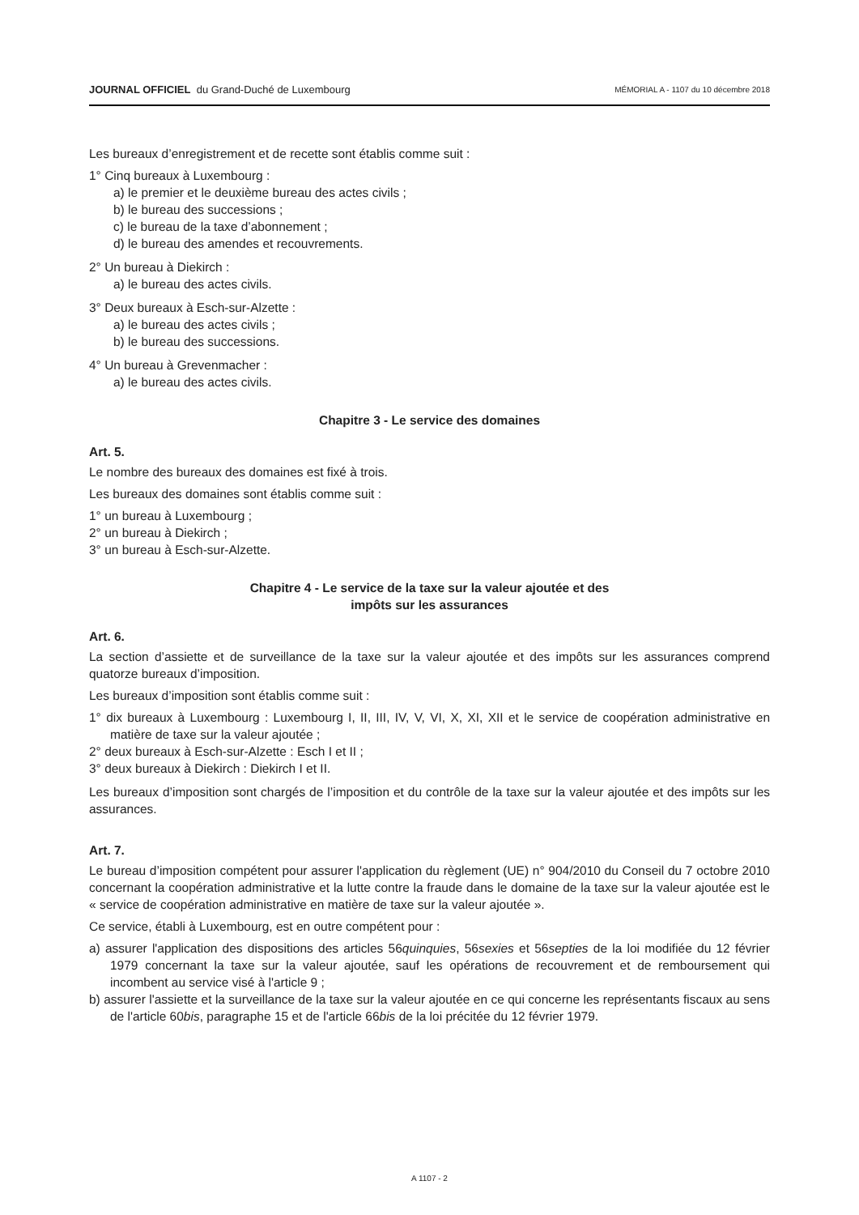JOURNAL OFFICIEL du Grand-Duché de Luxembourg
MÉMORIAL A - 1107 du 10 décembre 2018
Les bureaux d’enregistrement et de recette sont établis comme suit :
1° Cinq bureaux à Luxembourg :
a) le premier et le deuxième bureau des actes civils ;
b) le bureau des successions ;
c) le bureau de la taxe d’abonnement ;
d) le bureau des amendes et recouvrements.
2° Un bureau à Diekirch :
a) le bureau des actes civils.
3° Deux bureaux à Esch-sur-Alzette :
a) le bureau des actes civils ;
b) le bureau des successions.
4° Un bureau à Grevenmacher :
a) le bureau des actes civils.
Chapitre 3 - Le service des domaines
Art. 5.
Le nombre des bureaux des domaines est fixé à trois.
Les bureaux des domaines sont établis comme suit :
1° un bureau à Luxembourg ;
2° un bureau à Diekirch ;
3° un bureau à Esch-sur-Alzette.
Chapitre 4 - Le service de la taxe sur la valeur ajoutée et des
impôts sur les assurances
Art. 6.
La section d’assiette et de surveillance de la taxe sur la valeur ajoutée et des impôts sur les assurances comprend quatorze bureaux d’imposition.
Les bureaux d’imposition sont établis comme suit :
1° dix bureaux à Luxembourg : Luxembourg I, II, III, IV, V, VI, X, XI, XII et le service de coopération administrative en matière de taxe sur la valeur ajoutée ;
2° deux bureaux à Esch-sur-Alzette : Esch I et II ;
3° deux bureaux à Diekirch : Diekirch I et II.
Les bureaux d’imposition sont chargés de l’imposition et du contrôle de la taxe sur la valeur ajoutée et des impôts sur les assurances.
Art. 7.
Le bureau d’imposition compétent pour assurer l'application du règlement (UE) n° 904/2010 du Conseil du 7 octobre 2010 concernant la coopération administrative et la lutte contre la fraude dans le domaine de la taxe sur la valeur ajoutée est le « service de coopération administrative en matière de taxe sur la valeur ajoutée ».
Ce service, établi à Luxembourg, est en outre compétent pour :
a) assurer l'application des dispositions des articles 56quinquies, 56sexies et 56septies de la loi modifiée du 12 février 1979 concernant la taxe sur la valeur ajoutée, sauf les opérations de recouvrement et de remboursement qui incombent au service visé à l'article 9 ;
b) assurer l'assiette et la surveillance de la taxe sur la valeur ajoutée en ce qui concerne les représentants fiscaux au sens de l'article 60bis, paragraphe 15 et de l'article 66bis de la loi précitée du 12 février 1979.
A 1107 - 2